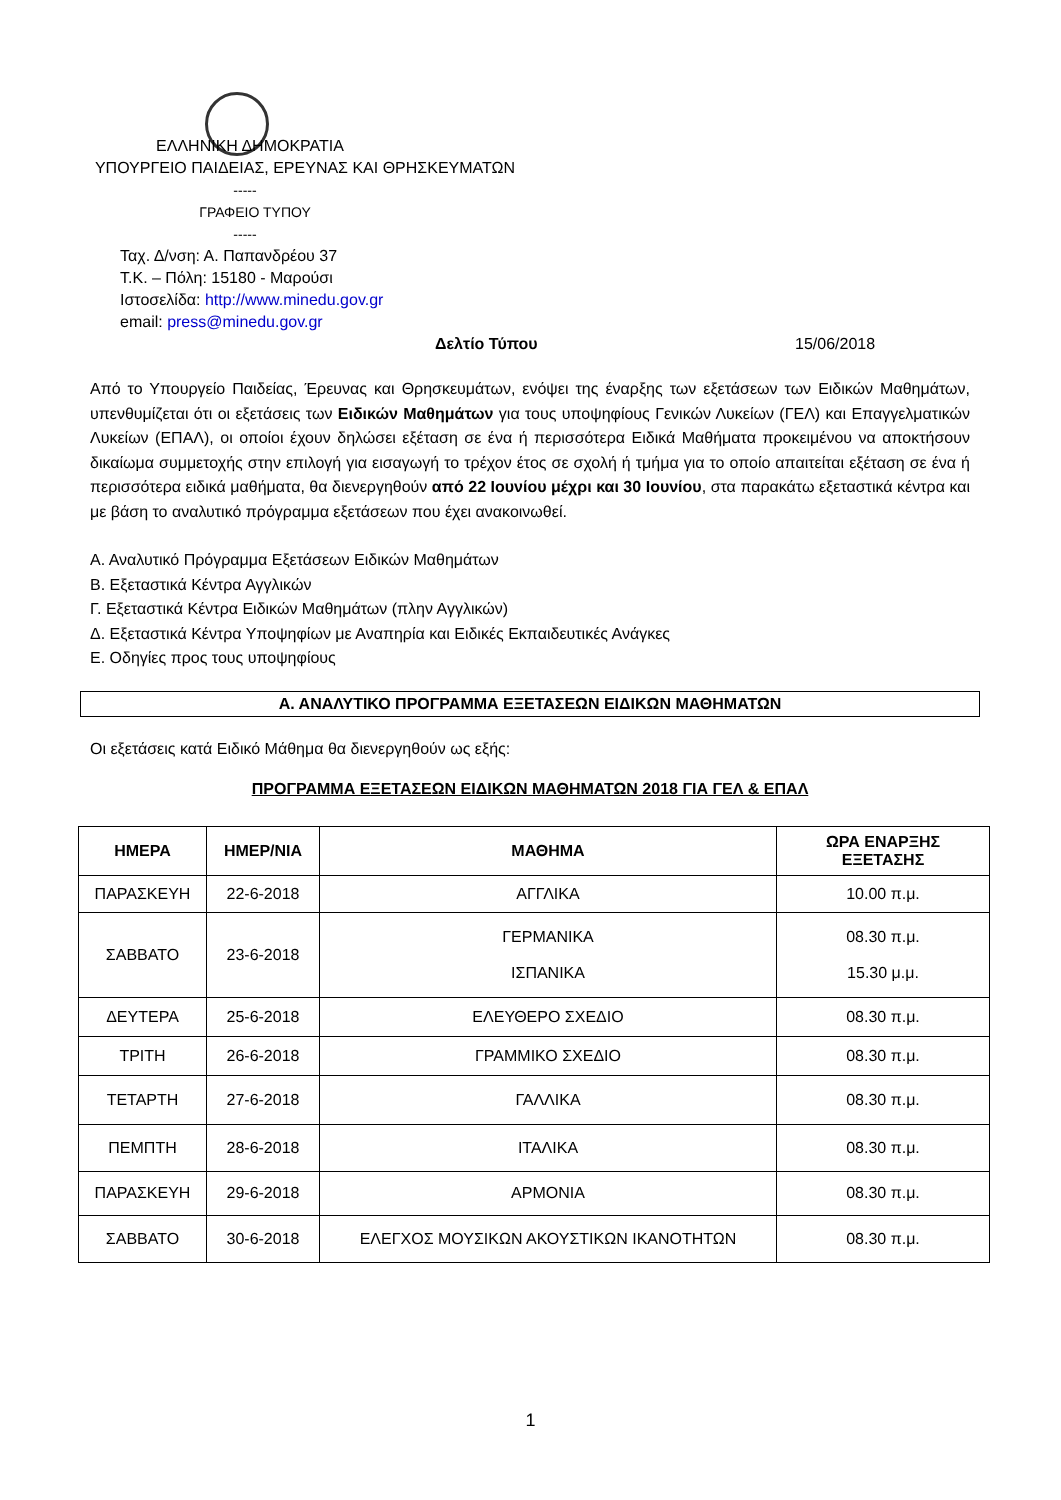ΕΛΛΗΝΙΚΗ ΔΗΜΟΚΡΑΤΙΑ
ΥΠΟΥΡΓΕΙΟ ΠΑΙΔΕΙΑΣ, ΕΡΕΥΝΑΣ ΚΑΙ ΘΡΗΣΚΕΥΜΑΤΩΝ
-----
ΓΡΑΦΕΙΟ ΤΥΠΟΥ
-----
Ταχ. Δ/νση: Α. Παπανδρέου 37
Τ.Κ. – Πόλη: 15180 - Μαρούσι
Ιστοσελίδα: http://www.minedu.gov.gr
email: press@minedu.gov.gr
Δελτίο Τύπου 15/06/2018
Από το Υπουργείο Παιδείας, Έρευνας και Θρησκευμάτων, ενόψει της έναρξης των εξετάσεων των Ειδικών Μαθημάτων, υπενθυμίζεται ότι οι εξετάσεις των Ειδικών Μαθημάτων για τους υποψηφίους Γενικών Λυκείων (ΓΕΛ) και Επαγγελματικών Λυκείων (ΕΠΑΛ), οι οποίοι έχουν δηλώσει εξέταση σε ένα ή περισσότερα Ειδικά Μαθήματα προκειμένου να αποκτήσουν δικαίωμα συμμετοχής στην επιλογή για εισαγωγή το τρέχον έτος σε σχολή ή τμήμα για το οποίο απαιτείται εξέταση σε ένα ή περισσότερα ειδικά μαθήματα, θα διενεργηθούν από 22 Ιουνίου μέχρι και 30 Ιουνίου, στα παρακάτω εξεταστικά κέντρα και με βάση το αναλυτικό πρόγραμμα εξετάσεων που έχει ανακοινωθεί.
Α. Αναλυτικό Πρόγραμμα Εξετάσεων Ειδικών Μαθημάτων
Β. Εξεταστικά Κέντρα Αγγλικών
Γ. Εξεταστικά Κέντρα Ειδικών Μαθημάτων (πλην Αγγλικών)
Δ. Εξεταστικά Κέντρα Υποψηφίων με Αναπηρία και Ειδικές Εκπαιδευτικές Ανάγκες
Ε. Οδηγίες προς τους υποψηφίους
Α. ΑΝΑΛΥΤΙΚΟ ΠΡΟΓΡΑΜΜΑ ΕΞΕΤΑΣΕΩΝ ΕΙΔΙΚΩΝ ΜΑΘΗΜΑΤΩΝ
Οι εξετάσεις κατά Ειδικό Μάθημα θα διενεργηθούν ως εξής:
ΠΡΟΓΡΑΜΜΑ ΕΞΕΤΑΣΕΩΝ ΕΙΔΙΚΩΝ ΜΑΘΗΜΑΤΩΝ 2018 ΓΙΑ ΓΕΛ & ΕΠΑΛ
| ΗΜΕΡΑ | ΗΜΕΡ/ΝΙΑ | ΜΑΘΗΜΑ | ΩΡΑ ΕΝΑΡΞΗΣ ΕΞΕΤΑΣΗΣ |
| --- | --- | --- | --- |
| ΠΑΡΑΣΚΕΥΗ | 22-6-2018 | ΑΓΓΛΙΚΑ | 10.00 π.μ. |
| ΣΑΒΒΑΤΟ | 23-6-2018 | ΓΕΡΜΑΝΙΚΑ ΙΣΠΑΝΙΚΑ | 08.30 π.μ. 15.30 μ.μ. |
| ΔΕΥΤΕΡΑ | 25-6-2018 | ΕΛΕΥΘΕΡΟ ΣΧΕΔΙΟ | 08.30 π.μ. |
| ΤΡΙΤΗ | 26-6-2018 | ΓΡΑΜΜΙΚΟ ΣΧΕΔΙΟ | 08.30 π.μ. |
| ΤΕΤΑΡΤΗ | 27-6-2018 | ΓΑΛΛΙΚΑ | 08.30 π.μ. |
| ΠΕΜΠΤΗ | 28-6-2018 | ΙΤΑΛΙΚΑ | 08.30 π.μ. |
| ΠΑΡΑΣΚΕΥΗ | 29-6-2018 | ΑΡΜΟΝΙΑ | 08.30 π.μ. |
| ΣΑΒΒΑΤΟ | 30-6-2018 | ΕΛΕΓΧΟΣ ΜΟΥΣΙΚΩΝ ΑΚΟΥΣΤΙΚΩΝ ΙΚΑΝΟΤΗΤΩΝ | 08.30 π.μ. |
1